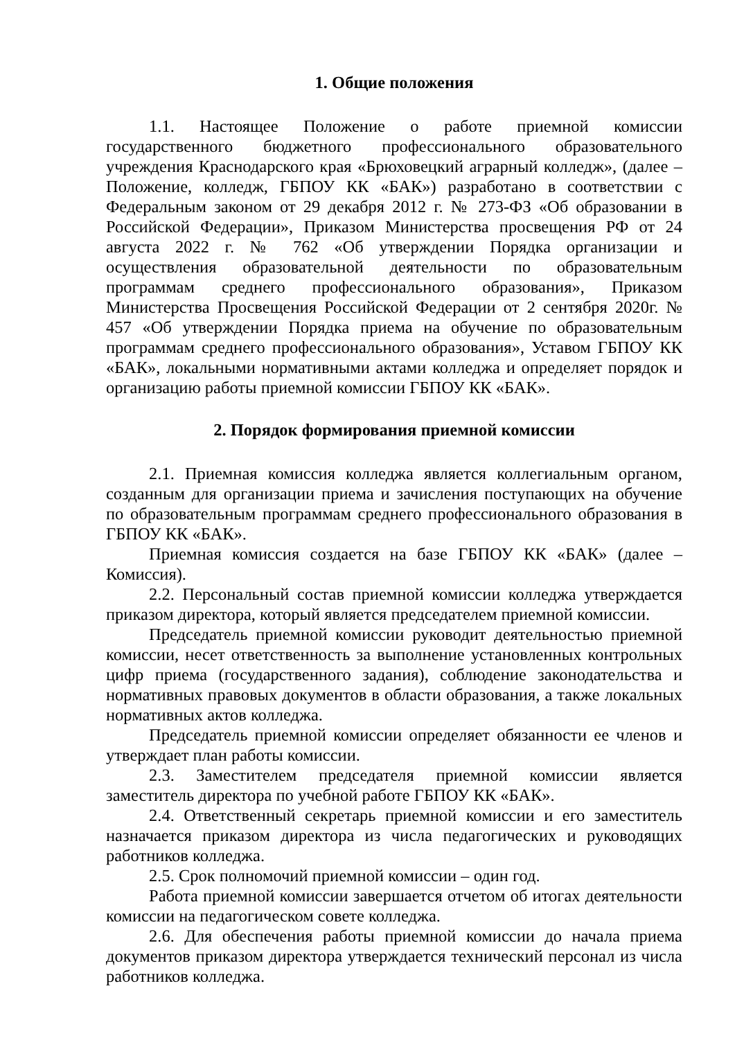1. Общие положения
1.1. Настоящее Положение о работе приемной комиссии государственного бюджетного профессионального образовательного учреждения Краснодарского края «Брюховецкий аграрный колледж», (далее – Положение, колледж, ГБПОУ КК «БАК») разработано в соответствии с Федеральным законом от 29 декабря 2012 г. № 273-ФЗ «Об образовании в Российской Федерации», Приказом Министерства просвещения РФ от 24 августа 2022 г. № 762 «Об утверждении Порядка организации и осуществления образовательной деятельности по образовательным программам среднего профессионального образования», Приказом Министерства Просвещения Российской Федерации от 2 сентября 2020г. № 457 «Об утверждении Порядка приема на обучение по образовательным программам среднего профессионального образования», Уставом ГБПОУ КК «БАК», локальными нормативными актами колледжа и определяет порядок и организацию работы приемной комиссии ГБПОУ КК «БАК».
2. Порядок формирования приемной комиссии
2.1. Приемная комиссия колледжа является коллегиальным органом, созданным для организации приема и зачисления поступающих на обучение по образовательным программам среднего профессионального образования в ГБПОУ КК «БАК».
Приемная комиссия создается на базе ГБПОУ КК «БАК» (далее – Комиссия).
2.2. Персональный состав приемной комиссии колледжа утверждается приказом директора, который является председателем приемной комиссии.
Председатель приемной комиссии руководит деятельностью приемной комиссии, несет ответственность за выполнение установленных контрольных цифр приема (государственного задания), соблюдение законодательства и нормативных правовых документов в области образования, а также локальных нормативных актов колледжа.
Председатель приемной комиссии определяет обязанности ее членов и утверждает план работы комиссии.
2.3. Заместителем председателя приемной комиссии является заместитель директора по учебной работе ГБПОУ КК «БАК».
2.4. Ответственный секретарь приемной комиссии и его заместитель назначается приказом директора из числа педагогических и руководящих работников колледжа.
2.5. Срок полномочий приемной комиссии – один год.
Работа приемной комиссии завершается отчетом об итогах деятельности комиссии на педагогическом совете колледжа.
2.6. Для обеспечения работы приемной комиссии до начала приема документов приказом директора утверждается технический персонал из числа работников колледжа.